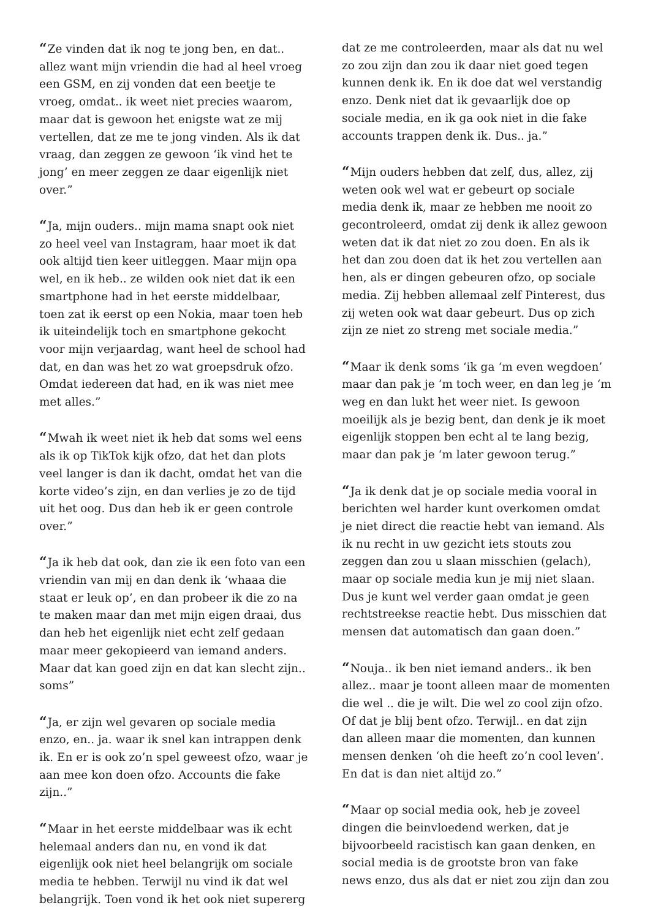“Ze vinden dat ik nog te jong ben, en dat.. allez want mijn vriendin die had al heel vroeg een GSM, en zij vonden dat een beetje te vroeg, omdat.. ik weet niet precies waarom, maar dat is gewoon het enigste wat ze mij vertellen, dat ze me te jong vinden. Als ik dat vraag, dan zeggen ze gewoon ‘ik vind het te jong’ en meer zeggen ze daar eigenlijk niet over.”
“Ja, mijn ouders.. mijn mama snapt ook niet zo heel veel van Instagram, haar moet ik dat ook altijd tien keer uitleggen. Maar mijn opa wel, en ik heb.. ze wilden ook niet dat ik een smartphone had in het eerste middelbaar, toen zat ik eerst op een Nokia, maar toen heb ik uiteindelijk toch en smartphone gekocht voor mijn verjaardag, want heel de school had dat, en dan was het zo wat groepsdruk ofzo. Omdat iedereen dat had, en ik was niet mee met alles.”
“Mwah ik weet niet ik heb dat soms wel eens als ik op TikTok kijk ofzo, dat het dan plots veel langer is dan ik dacht, omdat het van die korte video’s zijn, en dan verlies je zo de tijd uit het oog. Dus dan heb ik er geen controle over.”
“Ja ik heb dat ook, dan zie ik een foto van een vriendin van mij en dan denk ik ‘whaaa die staat er leuk op’, en dan probeer ik die zo na te maken maar dan met mijn eigen draai, dus dan heb het eigenlijk niet echt zelf gedaan maar meer gekopieerd van iemand anders. Maar dat kan goed zijn en dat kan slecht zijn.. soms”
“Ja, er zijn wel gevaren op sociale media enzo, en.. ja. waar ik snel kan intrappen denk ik. En er is ook zo’n spel geweest ofzo, waar je aan mee kon doen ofzo. Accounts die fake zijn..”
“Maar in het eerste middelbaar was ik echt helemaal anders dan nu, en vond ik dat eigenlijk ook niet heel belangrijk om sociale media te hebben. Terwijl nu vind ik dat wel belangrijk. Toen vond ik het ook niet supererg
dat ze me controleerden, maar als dat nu wel zo zou zijn dan zou ik daar niet goed tegen kunnen denk ik. En ik doe dat wel verstandig enzo. Denk niet dat ik gevaarlijk doe op sociale media, en ik ga ook niet in die fake accounts trappen denk ik. Dus.. ja.”
“Mijn ouders hebben dat zelf, dus, allez, zij weten ook wel wat er gebeurt op sociale media denk ik, maar ze hebben me nooit zo gecontroleerd, omdat zij denk ik allez gewoon weten dat ik dat niet zo zou doen. En als ik het dan zou doen dat ik het zou vertellen aan hen, als er dingen gebeuren ofzo, op sociale media. Zij hebben allemaal zelf Pinterest, dus zij weten ook wat daar gebeurt. Dus op zich zijn ze niet zo streng met sociale media.”
“Maar ik denk soms ‘ik ga ‘m even wegdoen’ maar dan pak je ‘m toch weer, en dan leg je ‘m weg en dan lukt het weer niet. Is gewoon moeilijk als je bezig bent, dan denk je ik moet eigenlijk stoppen ben echt al te lang bezig, maar dan pak je ‘m later gewoon terug.”
“Ja ik denk dat je op sociale media vooral in berichten wel harder kunt overkomen omdat je niet direct die reactie hebt van iemand. Als ik nu recht in uw gezicht iets stouts zou zeggen dan zou u slaan misschien (gelach), maar op sociale media kun je mij niet slaan. Dus je kunt wel verder gaan omdat je geen rechtstreekse reactie hebt. Dus misschien dat mensen dat automatisch dan gaan doen.”
“Nouja.. ik ben niet iemand anders.. ik ben allez.. maar je toont alleen maar de momenten die wel .. die je wilt. Die wel zo cool zijn ofzo. Of dat je blij bent ofzo. Terwijl.. en dat zijn dan alleen maar die momenten, dan kunnen mensen denken ‘oh die heeft zo’n cool leven’. En dat is dan niet altijd zo.”
“Maar op social media ook, heb je zoveel dingen die beinvloedend werken, dat je bijvoorbeeld racistisch kan gaan denken, en social media is de grootste bron van fake news enzo, dus als dat er niet zou zijn dan zou